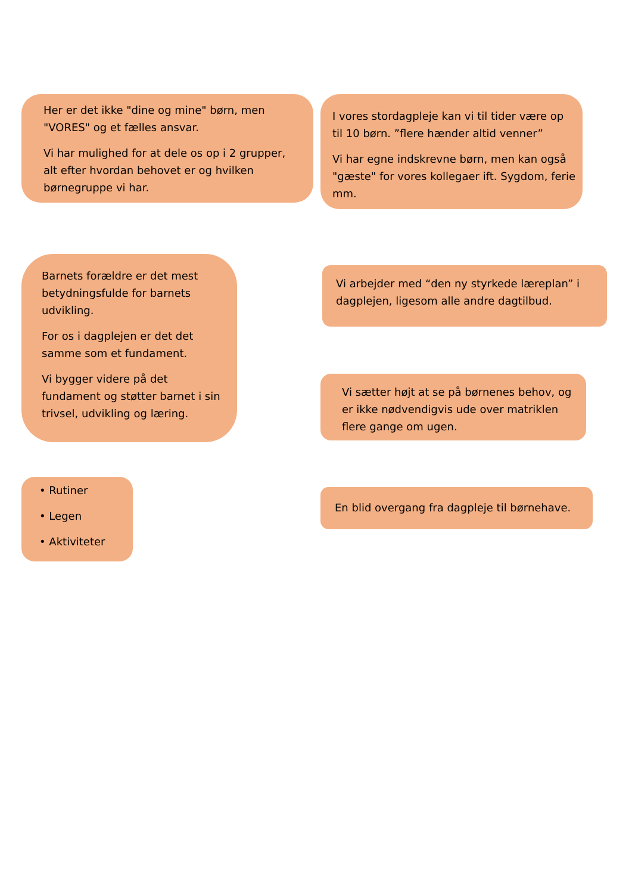Her er det ikke "dine og mine" børn, men "VORES" og et fælles ansvar.
Vi har mulighed for at dele os op i 2 grupper, alt efter hvordan behovet er og hvilken børnegruppe vi har.
Barnets forældre er det mest betydningsfulde for barnets udvikling.
For os i dagplejen er det det samme som et fundament.
Vi bygger videre på det fundament og støtter barnet i sin trivsel, udvikling og læring.
• Rutiner
• Legen
• Aktiviteter
I vores stordagpleje kan vi til tider være op til 10 børn. ”flere hænder altid venner”
Vi har egne indskrevne børn, men kan også "gæste" for vores kollegaer ift. Sygdom, ferie mm.
Vi arbejder med “den ny styrkede læreplan” i dagplejen, ligesom alle andre dagtilbud.
Vi sætter højt at se på børnenes behov, og er ikke nødvendigvis ude over matriklen flere gange om ugen.
En blid overgang fra dagpleje til børnehave.